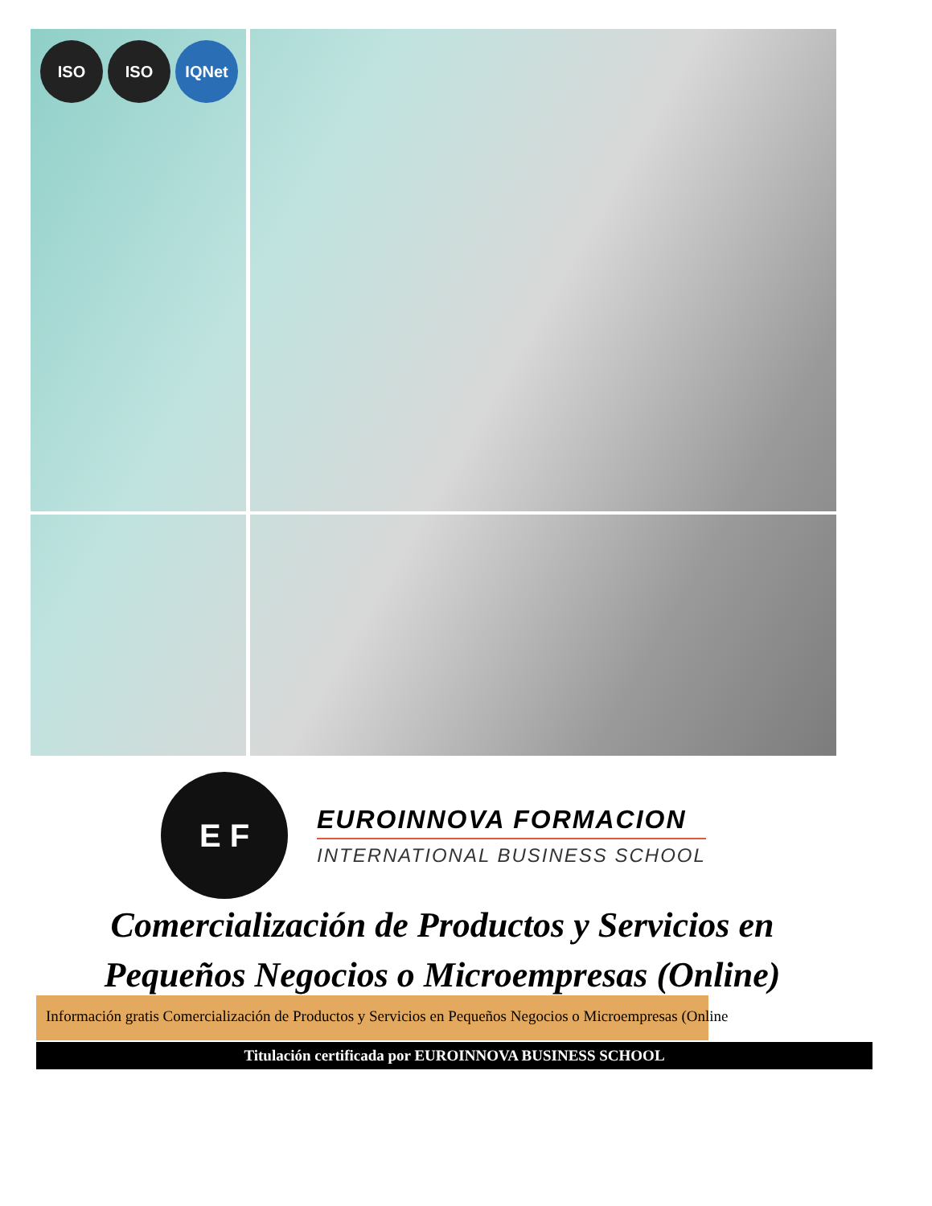ISO ISO IQNet
E F
EUROINNOVA FORMACION
INTERNATIONAL BUSINESS SCHOOL
Comercialización de Productos y Servicios en
Pequeños Negocios o Microempresas (Online)
Información gratis Comercialización de Productos y Servicios en Pequeños Negocios o Microempresas (Online
Titulación certificada por EUROINNOVA BUSINESS SCHOOL